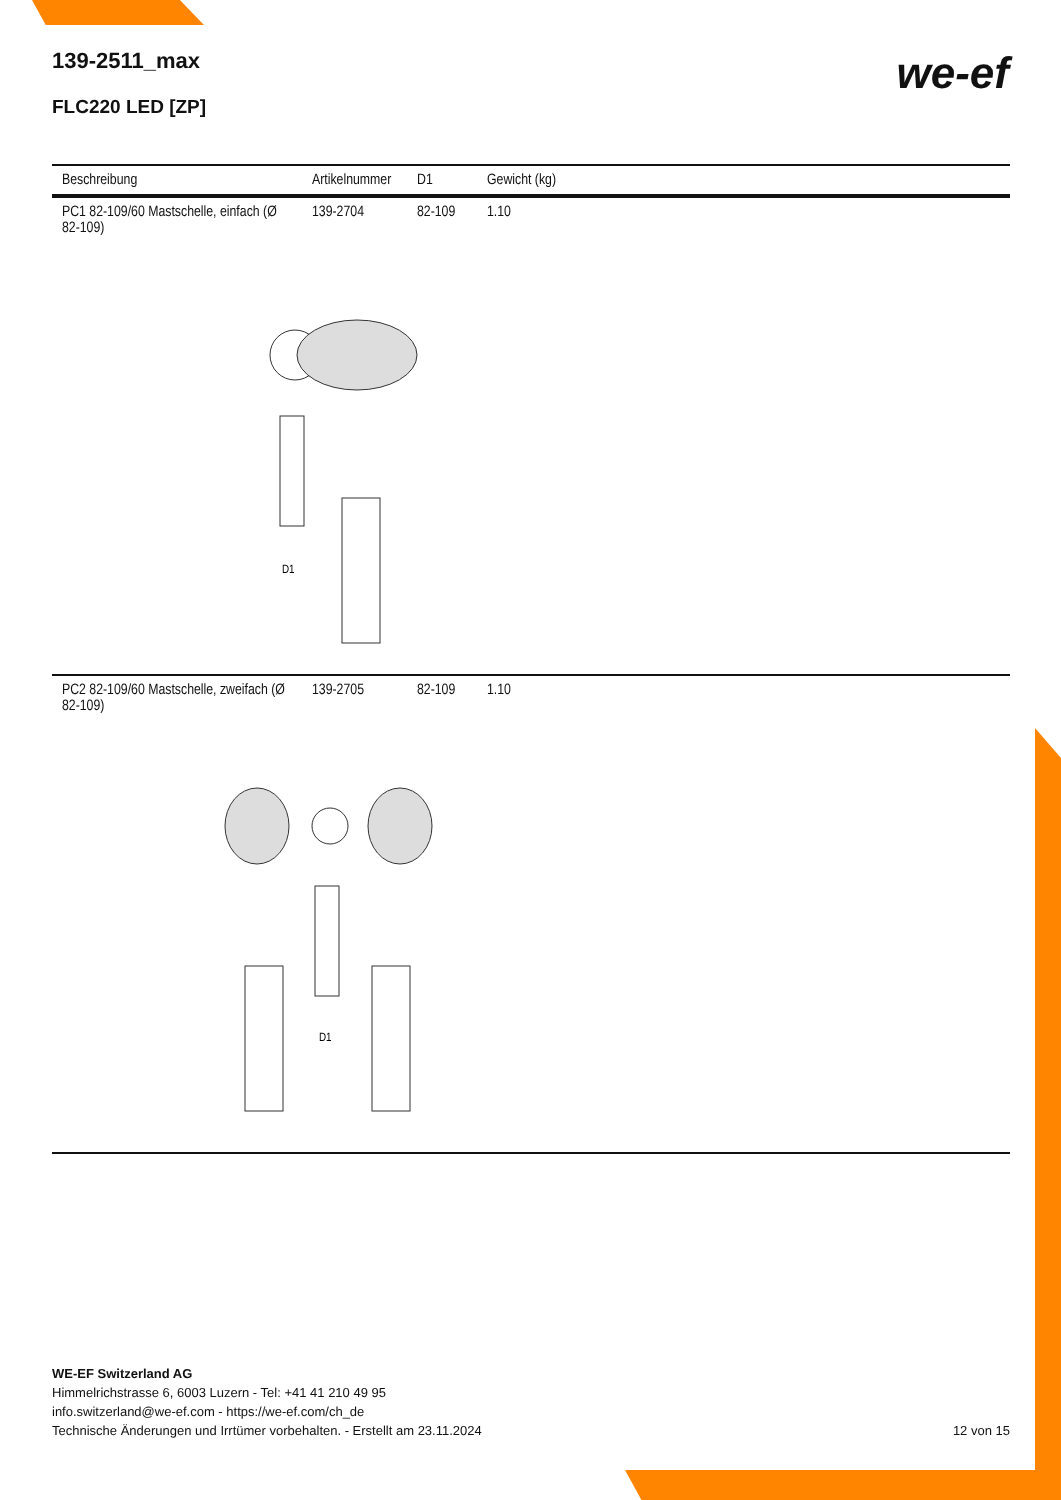139-2511_max
FLC220 LED [ZP]
we-ef
| Beschreibung | Artikelnummer | D1 | Gewicht (kg) |
| --- | --- | --- | --- |
| PC1 82-109/60 Mastschelle, einfach (Ø 82-109) | 139-2704 | 82-109 | 1.10 |
| D1 | | | |
| PC2 82-109/60 Mastschelle, zweifach (Ø 82-109) | 139-2705 | 82-109 | 1.10 |
| D1 | | | |
WE-EF Switzerland AG
Himmelrichstrasse 6, 6003 Luzern - Tel: +41 41 210 49 95
info.switzerland@we-ef.com - https://we-ef.com/ch_de
Technische Änderungen und Irrtümer vorbehalten. - Erstellt am 23.11.2024 12 von 15